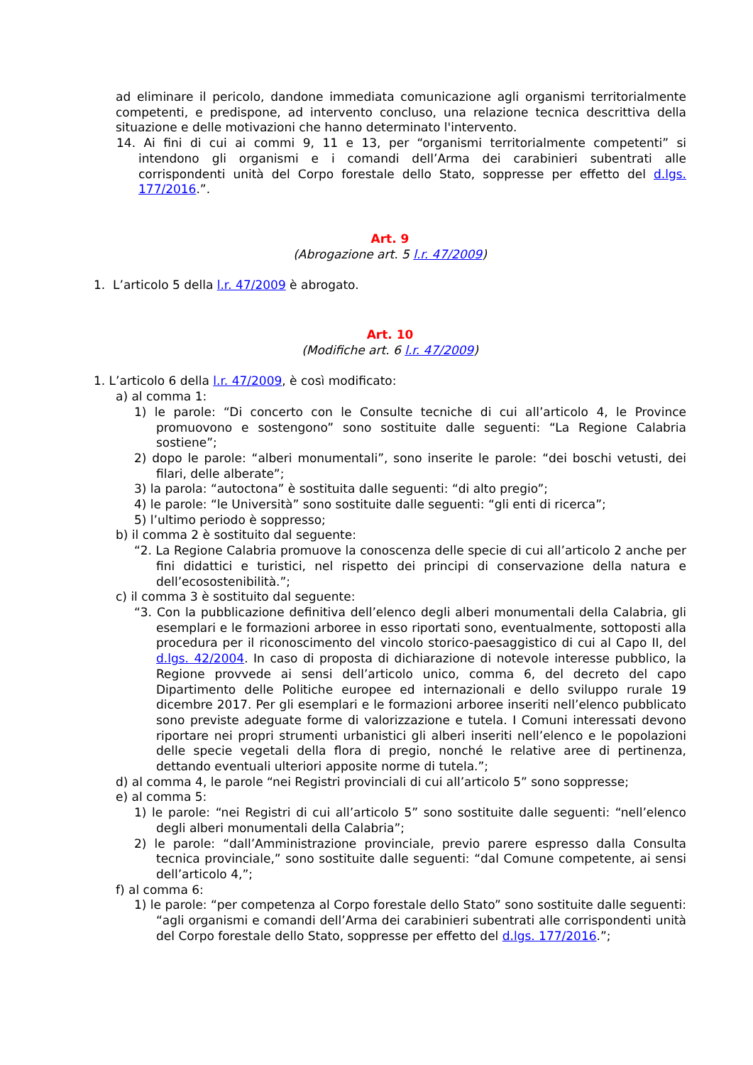ad eliminare il pericolo, dandone immediata comunicazione agli organismi territorialmente competenti, e predispone, ad intervento concluso, una relazione tecnica descrittiva della situazione e delle motivazioni che hanno determinato l'intervento.
14. Ai fini di cui ai commi 9, 11 e 13, per “organismi territorialmente competenti” si intendono gli organismi e i comandi dell’Arma dei carabinieri subentrati alle corrispondenti unità del Corpo forestale dello Stato, soppresse per effetto del d.lgs. 177/2016.”.
Art. 9
(Abrogazione art. 5 l.r. 47/2009)
1. L’articolo 5 della l.r. 47/2009 è abrogato.
Art. 10
(Modifiche art. 6 l.r. 47/2009)
1. L’articolo 6 della l.r. 47/2009, è così modificato:
a) al comma 1:
1) le parole: “Di concerto con le Consulte tecniche di cui all’articolo 4, le Province promuovono e sostengono” sono sostituite dalle seguenti: “La Regione Calabria sostiene”;
2) dopo le parole: “alberi monumentali”, sono inserite le parole: “dei boschi vetusti, dei filari, delle alberate”;
3) la parola: “autoctona” è sostituita dalle seguenti: “di alto pregio”;
4) le parole: “le Università” sono sostituite dalle seguenti: “gli enti di ricerca”;
5) l’ultimo periodo è soppresso;
b) il comma 2 è sostituito dal seguente:
“2. La Regione Calabria promuove la conoscenza delle specie di cui all’articolo 2 anche per fini didattici e turistici, nel rispetto dei principi di conservazione della natura e dell’ecosostenibilità.”;
c) il comma 3 è sostituito dal seguente:
“3. Con la pubblicazione definitiva dell’elenco degli alberi monumentali della Calabria, gli esemplari e le formazioni arboree in esso riportati sono, eventualmente, sottoposti alla procedura per il riconoscimento del vincolo storico-paesaggistico di cui al Capo II, del d.lgs. 42/2004. In caso di proposta di dichiarazione di notevole interesse pubblico, la Regione provvede ai sensi dell’articolo unico, comma 6, del decreto del capo Dipartimento delle Politiche europee ed internazionali e dello sviluppo rurale 19 dicembre 2017. Per gli esemplari e le formazioni arboree inseriti nell’elenco pubblicato sono previste adeguate forme di valorizzazione e tutela. I Comuni interessati devono riportare nei propri strumenti urbanistici gli alberi inseriti nell’elenco e le popolazioni delle specie vegetali della flora di pregio, nonché le relative aree di pertinenza, dettando eventuali ulteriori apposite norme di tutela.”;
d) al comma 4, le parole “nei Registri provinciali di cui all’articolo 5” sono soppresse;
e) al comma 5:
1) le parole: “nei Registri di cui all’articolo 5” sono sostituite dalle seguenti: “nell’elenco degli alberi monumentali della Calabria”;
2) le parole: “dall’Amministrazione provinciale, previo parere espresso dalla Consulta tecnica provinciale,” sono sostituite dalle seguenti: “dal Comune competente, ai sensi dell’articolo 4,”;
f) al comma 6:
1) le parole: “per competenza al Corpo forestale dello Stato” sono sostituite dalle seguenti: “agli organismi e comandi dell’Arma dei carabinieri subentrati alle corrispondenti unità del Corpo forestale dello Stato, soppresse per effetto del d.lgs. 177/2016.”;